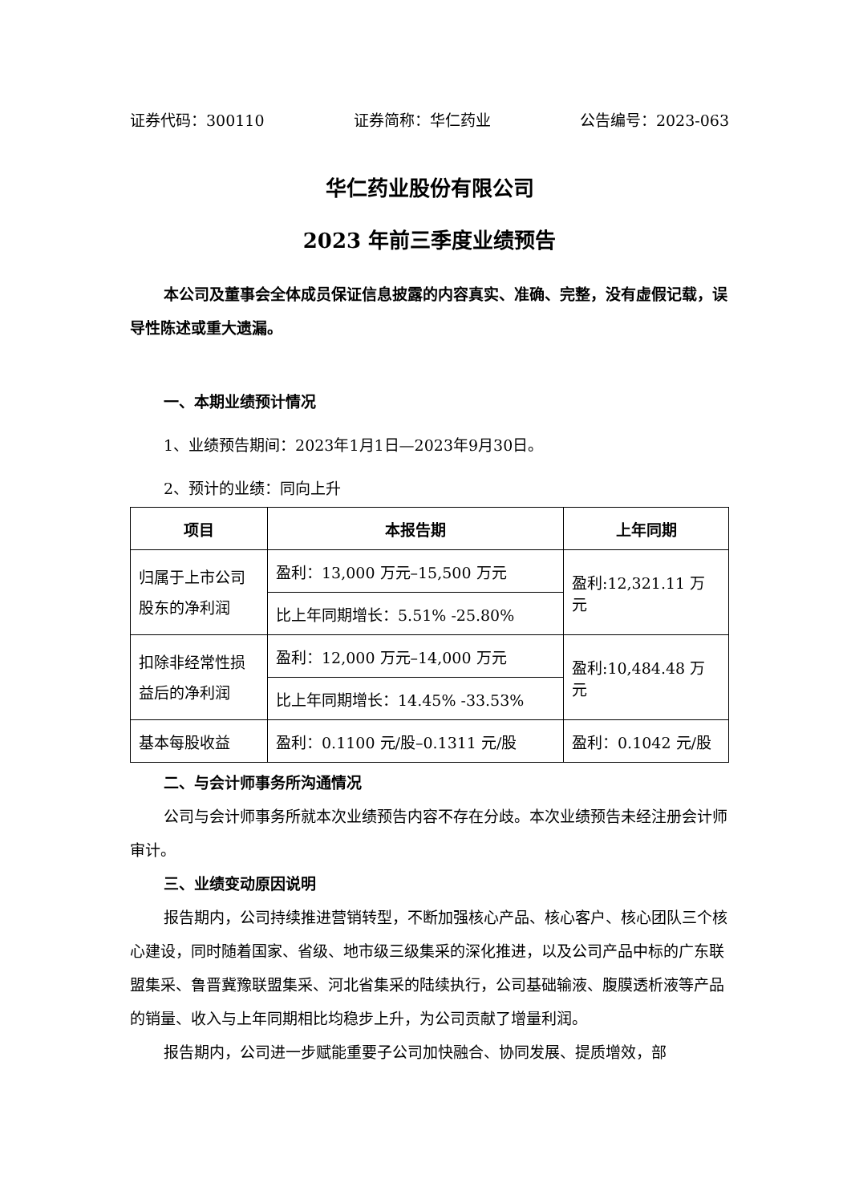证券代码：300110 证券简称：华仁药业 公告编号：2023-063
华仁药业股份有限公司
2023 年前三季度业绩预告
本公司及董事会全体成员保证信息披露的内容真实、准确、完整，没有虚假记载，误导性陈述或重大遗漏。
一、本期业绩预计情况
1、业绩预告期间：2023年1月1日—2023年9月30日。
2、预计的业绩：同向上升
| 项目 | 本报告期 | 上年同期 |
| --- | --- | --- |
| 归属于上市公司股东的净利润 | 盈利：13,000 万元–15,500 万元 | 盈利:12,321.11 万元 |
| | 比上年同期增长：5.51% -25.80% | |
| 扣除非经常性损益后的净利润 | 盈利：12,000 万元–14,000 万元 | 盈利:10,484.48 万元 |
| | 比上年同期增长：14.45% -33.53% | |
| 基本每股收益 | 盈利：0.1100 元/股–0.1311 元/股 | 盈利：0.1042 元/股 |
二、与会计师事务所沟通情况
公司与会计师事务所就本次业绩预告内容不存在分歧。本次业绩预告未经注册会计师审计。
三、业绩变动原因说明
报告期内，公司持续推进营销转型，不断加强核心产品、核心客户、核心团队三个核心建设，同时随着国家、省级、地市级三级集采的深化推进，以及公司产品中标的广东联盟集采、鲁晋冀豫联盟集采、河北省集采的陆续执行，公司基础输液、腹膜透析液等产品的销量、收入与上年同期相比均稳步上升，为公司贡献了增量利润。
报告期内，公司进一步赋能重要子公司加快融合、协同发展、提质增效，部